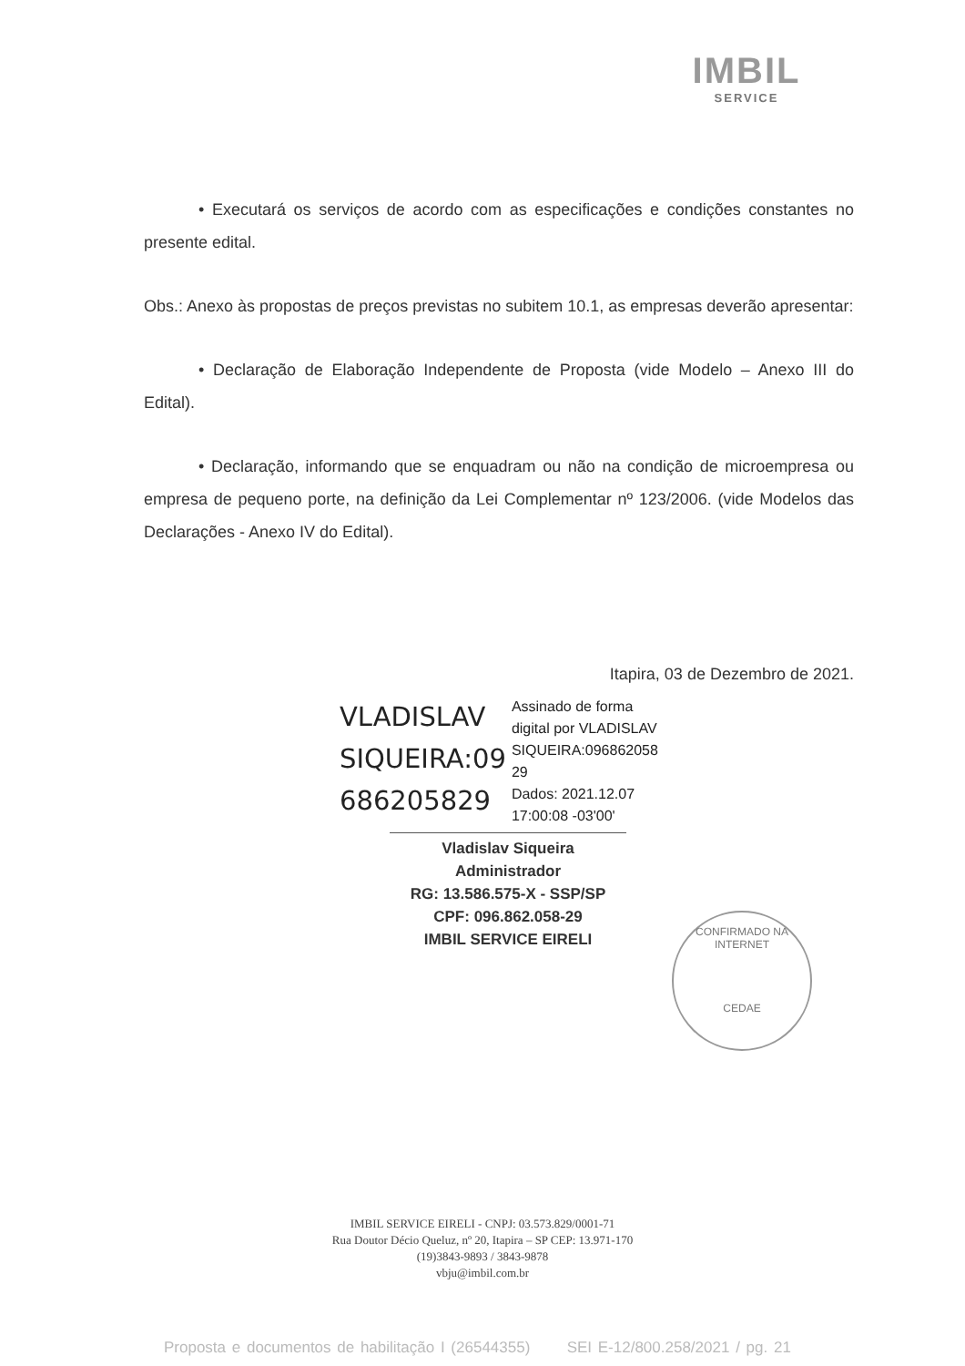IMBIL
SERVICE
• Executará os serviços de acordo com as especificações e condições constantes no presente edital.
Obs.: Anexo às propostas de preços previstas no subitem 10.1, as empresas deverão apresentar:
• Declaração de Elaboração Independente de Proposta (vide Modelo – Anexo III do Edital).
• Declaração, informando que se enquadram ou não na condição de microempresa ou empresa de pequeno porte, na definição da Lei Complementar nº 123/2006. (vide Modelos das Declarações - Anexo IV do Edital).
Itapira, 03 de Dezembro de 2021.
VLADISLAV
SIQUEIRA:09
686205829
Assinado de forma
digital por VLADISLAV
SIQUEIRA:096862058
29
Dados: 2021.12.07
17:00:08 -03'00'
Vladislav Siqueira
Administrador
RG: 13.586.575-X - SSP/SP
CPF: 096.862.058-29
IMBIL SERVICE EIRELI
CONFIRMADO NA INTERNET
CEDAE
IMBIL SERVICE EIRELI - CNPJ: 03.573.829/0001-71
Rua Doutor Décio Queluz, nº 20, Itapira – SP CEP: 13.971-170
(19)3843-9893 / 3843-9878
vbju@imbil.com.br
Proposta e documentos de habilitação I (26544355) SEI E-12/800.258/2021 / pg. 21